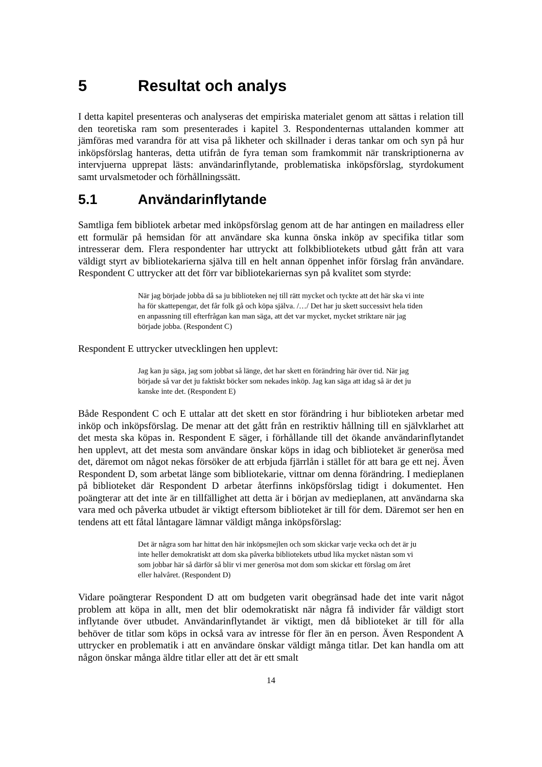5 Resultat och analys
I detta kapitel presenteras och analyseras det empiriska materialet genom att sättas i relation till den teoretiska ram som presenterades i kapitel 3. Respondenternas uttalanden kommer att jämföras med varandra för att visa på likheter och skillnader i deras tankar om och syn på hur inköpsförslag hanteras, detta utifrån de fyra teman som framkommit när transkriptionerna av intervjuerna upprepat lästs: användarinflytande, problematiska inköpsförslag, styrdokument samt urvalsmetoder och förhållningssätt.
5.1 Användarinflytande
Samtliga fem bibliotek arbetar med inköpsförslag genom att de har antingen en mailadress eller ett formulär på hemsidan för att användare ska kunna önska inköp av specifika titlar som intresserar dem. Flera respondenter har uttryckt att folkbibliotekets utbud gått från att vara väldigt styrt av bibliotekarierna själva till en helt annan öppenhet inför förslag från användare. Respondent C uttrycker att det förr var bibliotekariernas syn på kvalitet som styrde:
När jag började jobba då sa ju biblioteken nej till rätt mycket och tyckte att det här ska vi inte ha för skattepengar, det får folk gå och köpa själva. /…/ Det har ju skett successivt hela tiden en anpassning till efterfrågan kan man säga, att det var mycket, mycket striktare när jag började jobba. (Respondent C)
Respondent E uttrycker utvecklingen hen upplevt:
Jag kan ju säga, jag som jobbat så länge, det har skett en förändring här över tid. När jag började så var det ju faktiskt böcker som nekades inköp. Jag kan säga att idag så är det ju kanske inte det. (Respondent E)
Både Respondent C och E uttalar att det skett en stor förändring i hur biblioteken arbetar med inköp och inköpsförslag. De menar att det gått från en restriktiv hållning till en självklarhet att det mesta ska köpas in. Respondent E säger, i förhållande till det ökande användarinflytandet hen upplevt, att det mesta som användare önskar köps in idag och biblioteket är generösa med det, däremot om något nekas försöker de att erbjuda fjärrlån i stället för att bara ge ett nej. Även Respondent D, som arbetat länge som bibliotekarie, vittnar om denna förändring. I medieplanen på biblioteket där Respondent D arbetar återfinns inköpsförslag tidigt i dokumentet. Hen poängterar att det inte är en tillfällighet att detta är i början av medieplanen, att användarna ska vara med och påverka utbudet är viktigt eftersom biblioteket är till för dem. Däremot ser hen en tendens att ett fåtal låntagare lämnar väldigt många inköpsförslag:
Det är några som har hittat den här inköpsmejlen och som skickar varje vecka och det är ju inte heller demokratiskt att dom ska påverka bibliotekets utbud lika mycket nästan som vi som jobbar här så därför så blir vi mer generösa mot dom som skickar ett förslag om året eller halvåret. (Respondent D)
Vidare poängterar Respondent D att om budgeten varit obegränsad hade det inte varit något problem att köpa in allt, men det blir odemokratiskt när några få individer får väldigt stort inflytande över utbudet. Användarinflytandet är viktigt, men då biblioteket är till för alla behöver de titlar som köps in också vara av intresse för fler än en person. Även Respondent A uttrycker en problematik i att en användare önskar väldigt många titlar. Det kan handla om att någon önskar många äldre titlar eller att det är ett smalt
14